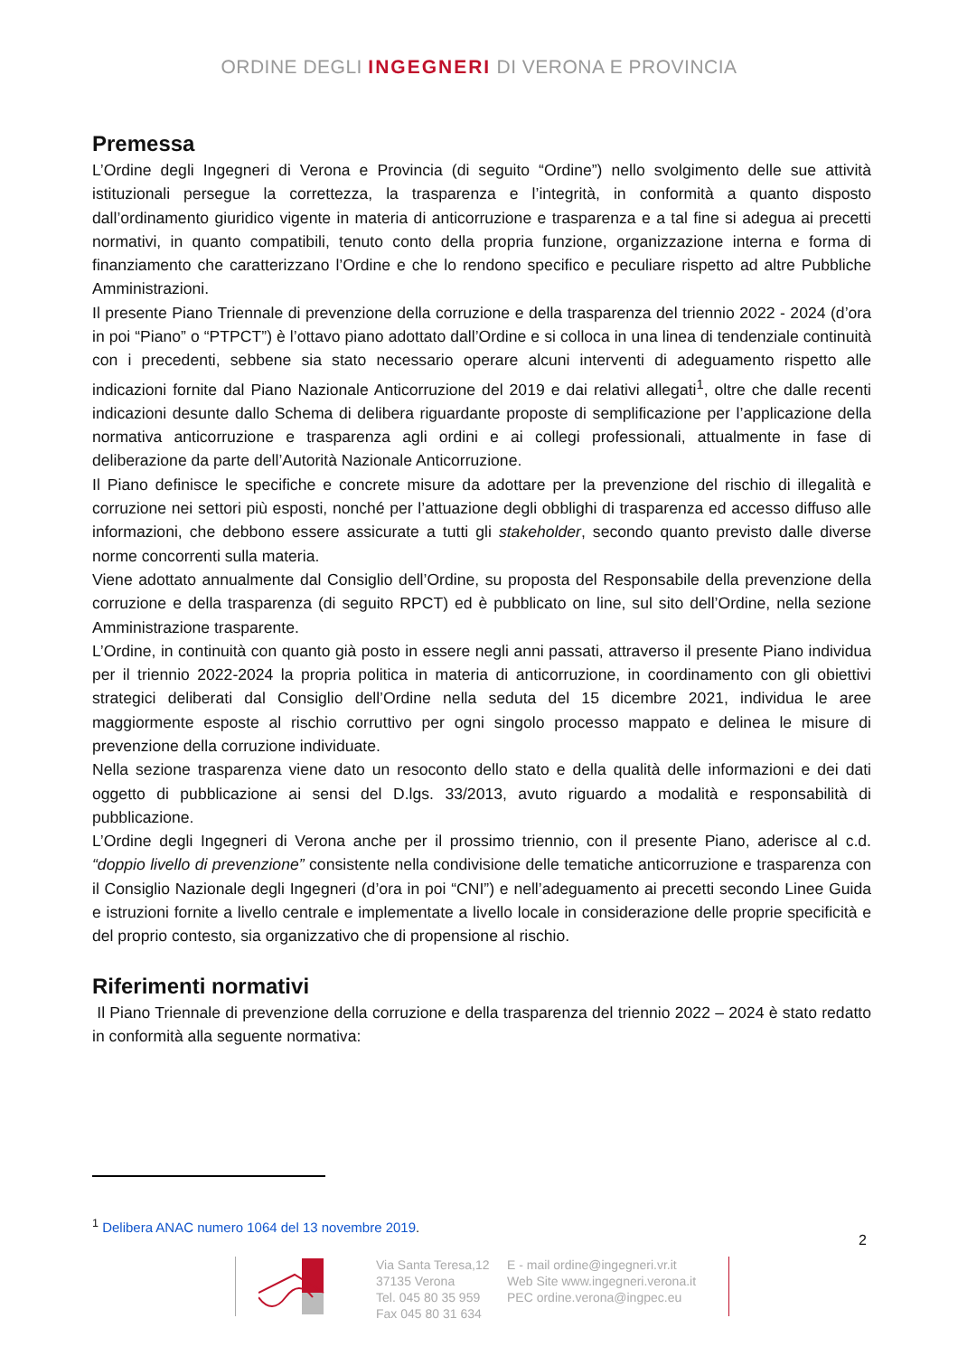ORDINE DEGLI INGEGNERI DI VERONA E PROVINCIA
Premessa
L’Ordine degli Ingegneri di Verona e Provincia (di seguito “Ordine”) nello svolgimento delle sue attività istituzionali persegue la correttezza, la trasparenza e l’integrità, in conformità a quanto disposto dall’ordinamento giuridico vigente in materia di anticorruzione e trasparenza e a tal fine si adegua ai precetti normativi, in quanto compatibili, tenuto conto della propria funzione, organizzazione interna e forma di finanziamento che caratterizzano l’Ordine e che lo rendono specifico e peculiare rispetto ad altre Pubbliche Amministrazioni.
Il presente Piano Triennale di prevenzione della corruzione e della trasparenza del triennio 2022 - 2024 (d’ora in poi “Piano” o “PTPCT”) è l’ottavo piano adottato dall’Ordine e si colloca in una linea di tendenziale continuità con i precedenti, sebbene sia stato necessario operare alcuni interventi di adeguamento rispetto alle indicazioni fornite dal Piano Nazionale Anticorruzione del 2019 e dai relativi allegati<sup>1</sup>, oltre che dalle recenti indicazioni desunte dallo Schema di delibera riguardante proposte di semplificazione per l’applicazione della normativa anticorruzione e trasparenza agli ordini e ai collegi professionali, attualmente in fase di deliberazione da parte dell’Autorità Nazionale Anticorruzione.
Il Piano definisce le specifiche e concrete misure da adottare per la prevenzione del rischio di illegalità e corruzione nei settori più esposti, nonché per l’attuazione degli obblighi di trasparenza ed accesso diffuso alle informazioni, che debbono essere assicurate a tutti gli stakeholder, secondo quanto previsto dalle diverse norme concorrenti sulla materia.
Viene adottato annualmente dal Consiglio dell’Ordine, su proposta del Responsabile della prevenzione della corruzione e della trasparenza (di seguito RPCT) ed è pubblicato on line, sul sito dell’Ordine, nella sezione Amministrazione trasparente.
L’Ordine, in continuità con quanto già posto in essere negli anni passati, attraverso il presente Piano individua per il triennio 2022-2024 la propria politica in materia di anticorruzione, in coordinamento con gli obiettivi strategici deliberati dal Consiglio dell’Ordine nella seduta del 15 dicembre 2021, individua le aree maggiormente esposte al rischio corruttivo per ogni singolo processo mappato e delinea le misure di prevenzione della corruzione individuate.
Nella sezione trasparenza viene dato un resoconto dello stato e della qualità delle informazioni e dei dati oggetto di pubblicazione ai sensi del D.lgs. 33/2013, avuto riguardo a modalità e responsabilità di pubblicazione.
L’Ordine degli Ingegneri di Verona anche per il prossimo triennio, con il presente Piano, aderisce al c.d. “doppio livello di prevenzione” consistente nella condivisione delle tematiche anticorruzione e trasparenza con il Consiglio Nazionale degli Ingegneri (d’ora in poi “CNI”) e nell’adeguamento ai precetti secondo Linee Guida e istruzioni fornite a livello centrale e implementate a livello locale in considerazione delle proprie specificità e del proprio contesto, sia organizzativo che di propensione al rischio.
Riferimenti normativi
Il Piano Triennale di prevenzione della corruzione e della trasparenza del triennio 2022 – 2024 è stato redatto in conformità alla seguente normativa:
<sup>1</sup> Delibera ANAC numero 1064 del 13 novembre 2019.
2
Via Santa Teresa,12
37135 Verona
Tel. 045 80 35 959
Fax 045 80 31 634
E - mail ordine@ingegneri.vr.it
Web Site www.ingegneri.verona.it
PEC ordine.verona@ingpec.eu